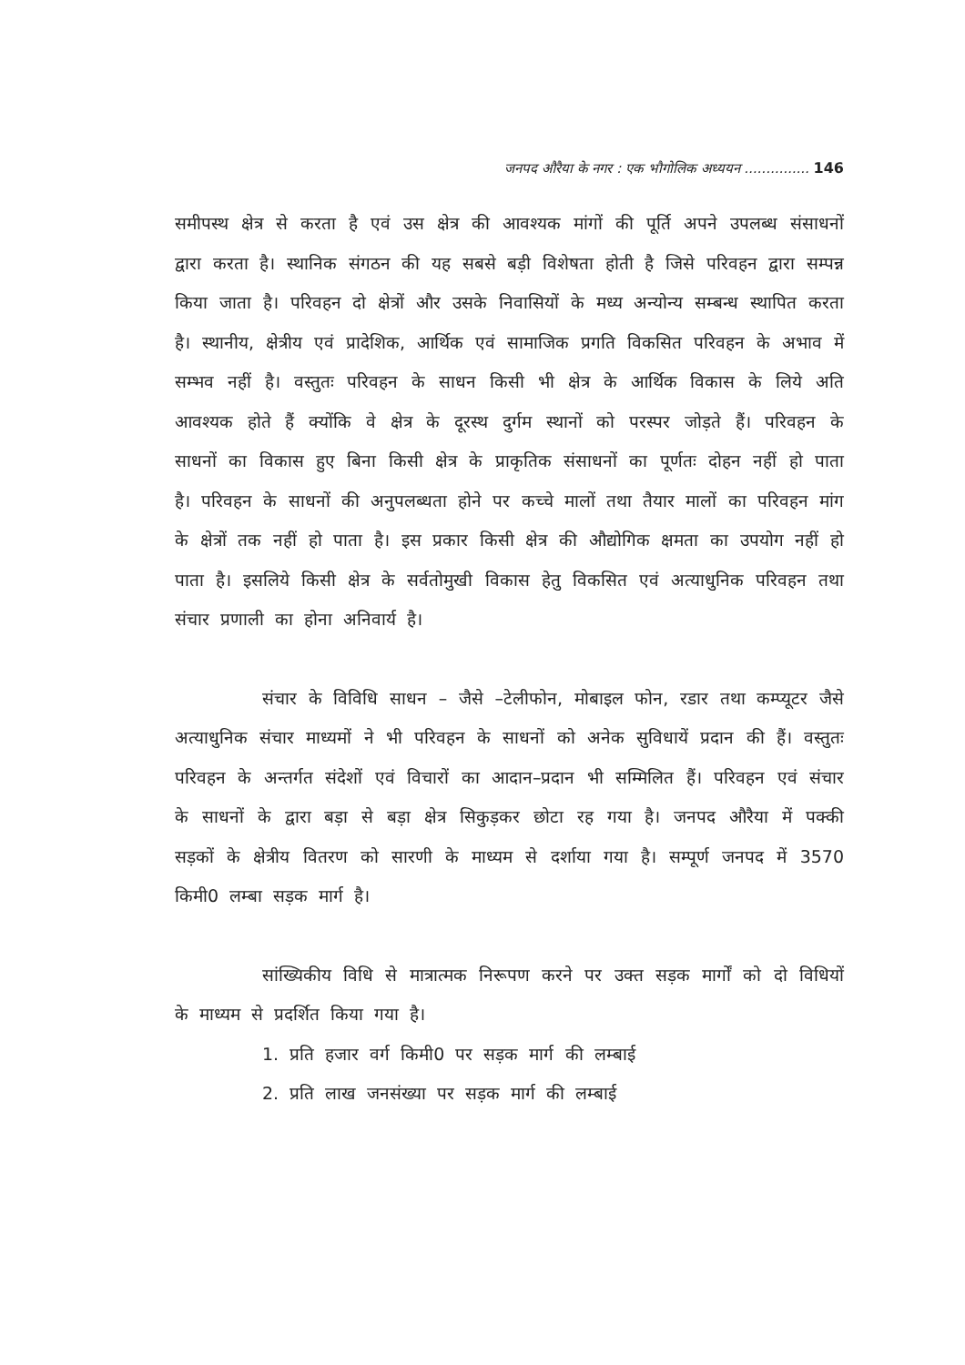जनपद औरैया के नगर : एक भौगोलिक अध्ययन ............... 146
समीपस्थ क्षेत्र से करता है एवं उस क्षेत्र की आवश्यक मांगों की पूर्ति अपने उपलब्ध संसाधनों द्वारा करता है। स्थानिक संगठन की यह सबसे बड़ी विशेषता होती है जिसे परिवहन द्वारा सम्पन्न किया जाता है। परिवहन दो क्षेत्रों और उसके निवासियों के मध्य अन्योन्य सम्बन्ध स्थापित करता है। स्थानीय, क्षेत्रीय एवं प्रादेशिक, आर्थिक एवं सामाजिक प्रगति विकसित परिवहन के अभाव में सम्भव नहीं है। वस्तुतः परिवहन के साधन किसी भी क्षेत्र के आर्थिक विकास के लिये अति आवश्यक होते हैं क्योंकि वे क्षेत्र के दूरस्थ दुर्गम स्थानों को परस्पर जोड़ते हैं। परिवहन के साधनों का विकास हुए बिना किसी क्षेत्र के प्राकृतिक संसाधनों का पूर्णतः दोहन नहीं हो पाता है। परिवहन के साधनों की अनुपलब्धता होने पर कच्चे मालों तथा तैयार मालों का परिवहन मांग के क्षेत्रों तक नहीं हो पाता है। इस प्रकार किसी क्षेत्र की औद्योगिक क्षमता का उपयोग नहीं हो पाता है। इसलिये किसी क्षेत्र के सर्वतोमुखी विकास हेतु विकसित एवं अत्याधुनिक परिवहन तथा संचार प्रणाली का होना अनिवार्य है।
संचार के विविधि साधन – जैसे –टेलीफोन, मोबाइल फोन, रडार तथा कम्प्यूटर जैसे अत्याधुनिक संचार माध्यमों ने भी परिवहन के साधनों को अनेक सुविधायें प्रदान की हैं। वस्तुतः परिवहन के अन्तर्गत संदेशों एवं विचारों का आदान–प्रदान भी सम्मिलित हैं। परिवहन एवं संचार के साधनों के द्वारा बड़ा से बड़ा क्षेत्र सिकुड़कर छोटा रह गया है। जनपद औरैया में पक्की सड़कों के क्षेत्रीय वितरण को सारणी के माध्यम से दर्शाया गया है। सम्पूर्ण जनपद में 3570 किमी0 लम्बा सड़क मार्ग है।
सांख्यिकीय विधि से मात्रात्मक निरूपण करने पर उक्त सड़क मार्गों को दो विधियों के माध्यम से प्रदर्शित किया गया है।
1. प्रति हजार वर्ग किमी0 पर सड़क मार्ग की लम्बाई
2. प्रति लाख जनसंख्या पर सड़क मार्ग की लम्बाई